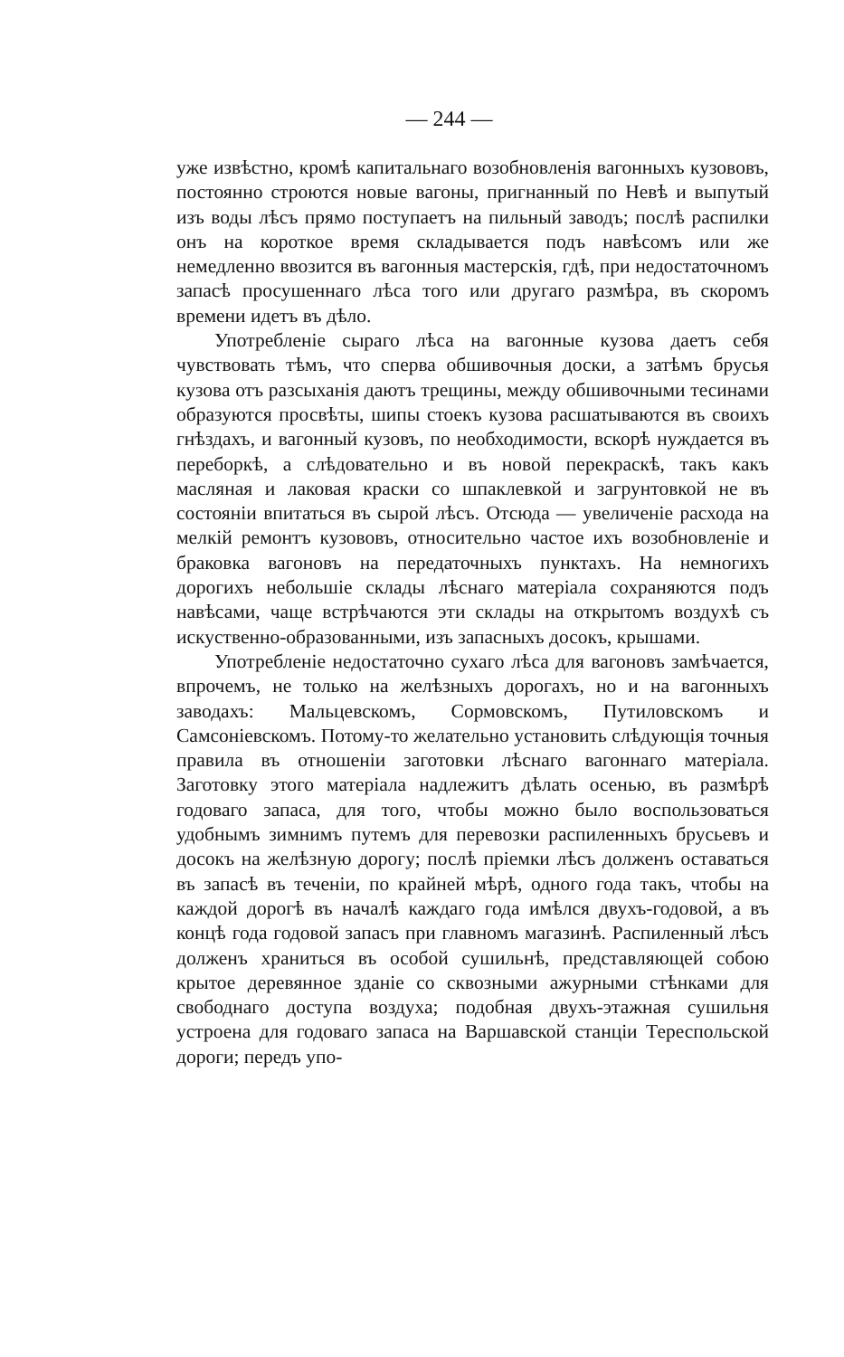— 244 —
уже извѣстно, кромѣ капитальнаго возобновленія вагонныхъ кузововъ, постоянно строются новые вагоны, пригнанный по Невѣ и выпутый изъ воды лѣсъ прямо поступаетъ на пильный заводъ; послѣ распилки онъ на короткое время складывается подъ навѣсомъ или же немедленно ввозится въ вагонныя мастерскія, гдѣ, при недостаточномъ запасѣ просушеннаго лѣса того или другаго размѣра, въ скоромъ времени идетъ въ дѣло.
Употребленіе сыраго лѣса на вагонные кузова даетъ себя чувствовать тѣмъ, что сперва обшивочныя доски, а затѣмъ брусья кузова отъ разсыханія даютъ трещины, между обшивочными тесинами образуются просвѣты, шипы стоекъ кузова расшатываются въ своихъ гнѣздахъ, и вагонный кузовъ, по необходимости, вскорѣ нуждается въ переборкѣ, а слѣдовательно и въ новой перекраскѣ, такъ какъ масляная и лаковая краски со шпаклевкой и загрунтовкой не въ состояніи впитаться въ сырой лѣсъ. Отсюда — увеличеніе расхода на мелкій ремонтъ кузововъ, относительно частое ихъ возобновленіе и браковка вагоновъ на передаточныхъ пунктахъ. На немногихъ дорогихъ небольшіе склады лѣснаго матеріала сохраняются подъ навѣсами, чаще встрѣчаются эти склады на открытомъ воздухѣ съ искуственно-образованными, изъ запасныхъ досокъ, крышами.
Употребленіе недостаточно сухаго лѣса для вагоновъ замѣчается, впрочемъ, не только на желѣзныхъ дорогахъ, но и на вагонныхъ заводахъ: Мальцевскомъ, Сормовскомъ, Путиловскомъ и Самсоніевскомъ. Потому-то желательно установить слѣдующія точныя правила въ отношеніи заготовки лѣснаго вагоннаго матеріала. Заготовку этого матеріала надлежитъ дѣлать осенью, въ размѣрѣ годоваго запаса, для того, чтобы можно было воспользоваться удобнымъ зимнимъ путемъ для перевозки распиленныхъ брусьевъ и досокъ на желѣзную дорогу; послѣ пріемки лѣсъ долженъ оставаться въ запасѣ въ теченіи, по крайней мѣрѣ, одного года такъ, чтобы на каждой дорогѣ въ началѣ каждаго года имѣлся двухъ-годовой, а въ концѣ года годовой запасъ при главномъ магазинѣ. Распиленный лѣсъ долженъ храниться въ особой сушильнѣ, представляющей собою крытое деревянное зданіе со сквозными ажурными стѣнками для свободнаго доступа воздуха; подобная двухъ-этажная сушильня устроена для годоваго запаса на Варшавской станціи Тереспольской дороги; передъ упо-